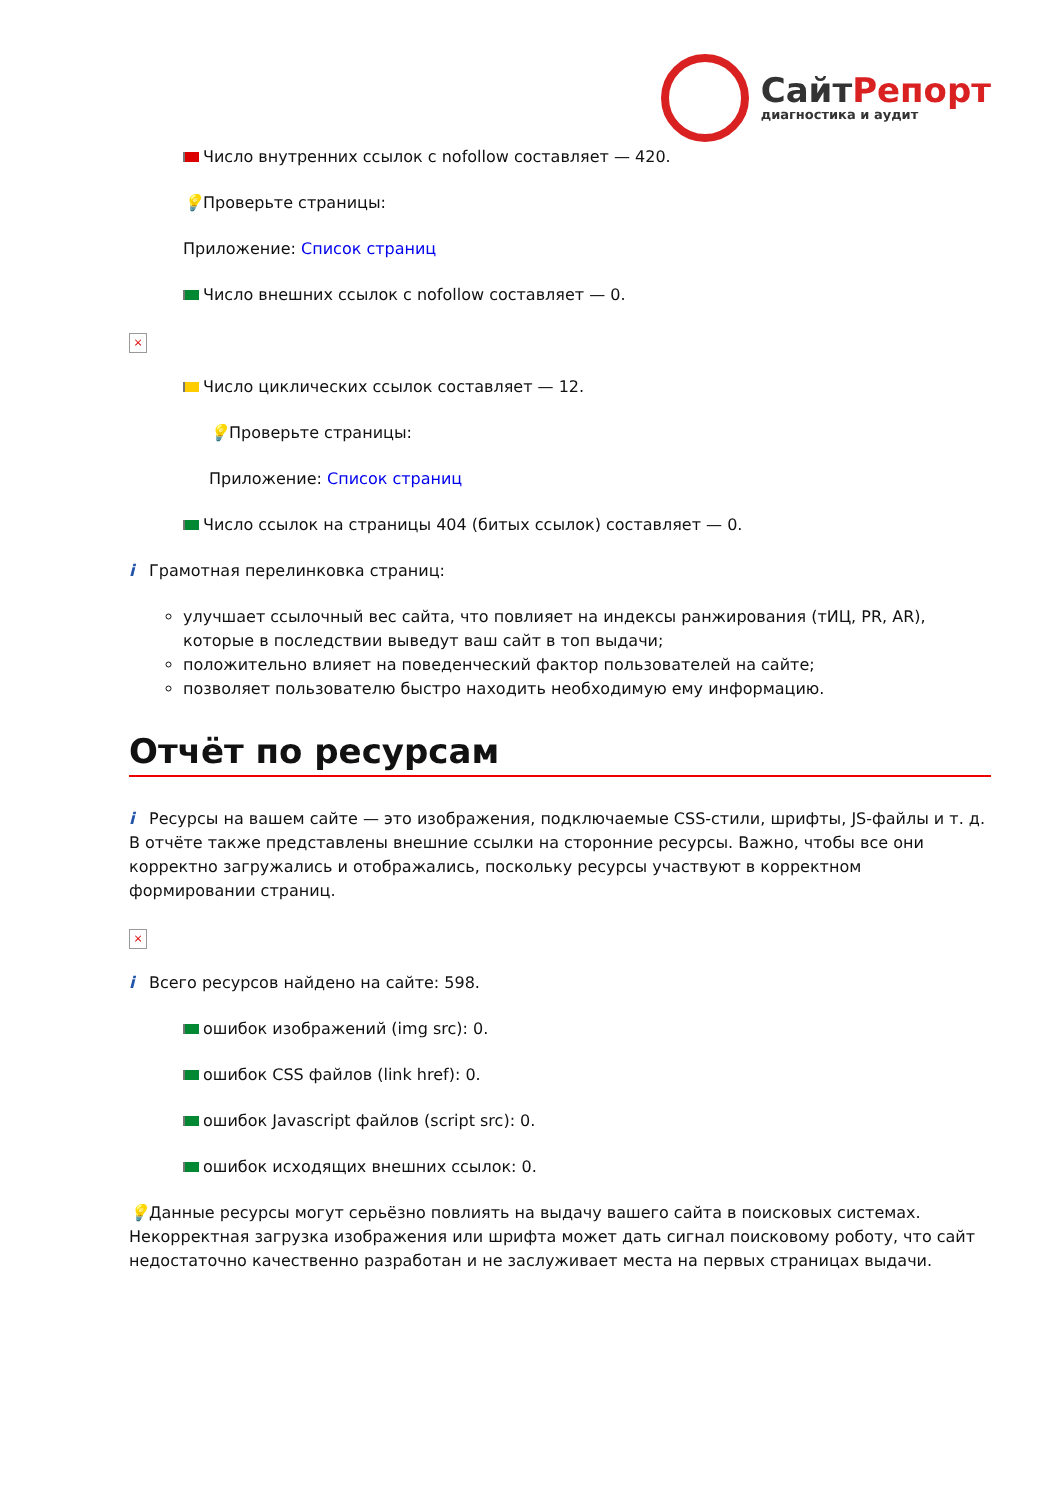СайтРепорт
диагностика и аудит
Число внутренних ссылок с nofollow составляет — 420.
💡 Проверьте страницы:
Приложение: Список страниц
Число внешних ссылок с nofollow составляет — 0.
×
Число циклических ссылок составляет — 12.
💡 Проверьте страницы:
Приложение: Список страниц
Число ссылок на страницы 404 (битых ссылок) составляет — 0.
i Грамотная перелинковка страниц:
улучшает ссылочный вес сайта, что повлияет на индексы ранжирования (тИЦ, PR, AR), которые в последствии выведут ваш сайт в топ выдачи;
положительно влияет на поведенческий фактор пользователей на сайте;
позволяет пользователю быстро находить необходимую ему информацию.
Отчёт по ресурсам
i Ресурсы на вашем сайте — это изображения, подключаемые CSS-стили, шрифты, JS-файлы и т. д. В отчёте также представлены внешние ссылки на сторонние ресурсы. Важно, чтобы все они корректно загружались и отображались, поскольку ресурсы участвуют в корректном формировании страниц.
×
i Всего ресурсов найдено на сайте: 598.
ошибок изображений (img src): 0.
ошибок CSS файлов (link href): 0.
ошибок Javascript файлов (script src): 0.
ошибок исходящих внешних ссылок: 0.
💡 Данные ресурсы могут серьёзно повлиять на выдачу вашего сайта в поисковых системах. Некорректная загрузка изображения или шрифта может дать сигнал поисковому роботу, что сайт недостаточно качественно разработан и не заслуживает места на первых страницах выдачи.